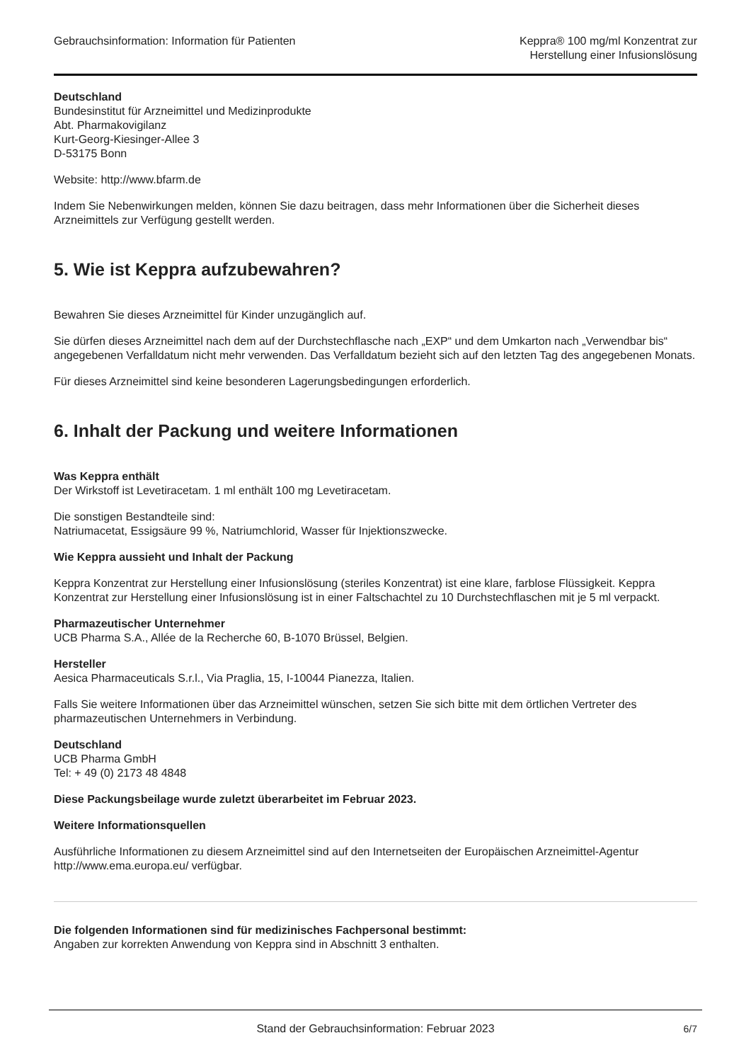Gebrauchsinformation: Information für Patienten
Keppra® 100 mg/ml Konzentrat zur
Herstellung einer Infusionslösung
Deutschland
Bundesinstitut für Arzneimittel und Medizinprodukte
Abt. Pharmakovigilanz
Kurt-Georg-Kiesinger-Allee 3
D-53175 Bonn
Website: http://www.bfarm.de
Indem Sie Nebenwirkungen melden, können Sie dazu beitragen, dass mehr Informationen über die Sicherheit dieses Arzneimittels zur Verfügung gestellt werden.
5. Wie ist Keppra aufzubewahren?
Bewahren Sie dieses Arzneimittel für Kinder unzugänglich auf.
Sie dürfen dieses Arzneimittel nach dem auf der Durchstechflasche nach „EXP“ und dem Umkarton nach „Verwendbar bis“ angegebenen Verfalldatum nicht mehr verwenden. Das Verfalldatum bezieht sich auf den letzten Tag des angegebenen Monats.
Für dieses Arzneimittel sind keine besonderen Lagerungsbedingungen erforderlich.
6. Inhalt der Packung und weitere Informationen
Was Keppra enthält
Der Wirkstoff ist Levetiracetam. 1 ml enthält 100 mg Levetiracetam.
Die sonstigen Bestandteile sind:
Natriumacetat, Essigsäure 99 %, Natriumchlorid, Wasser für Injektionszwecke.
Wie Keppra aussieht und Inhalt der Packung
Keppra Konzentrat zur Herstellung einer Infusionslösung (steriles Konzentrat) ist eine klare, farblose Flüssigkeit. Keppra Konzentrat zur Herstellung einer Infusionslösung ist in einer Faltschachtel zu 10 Durchstechflaschen mit je 5 ml verpackt.
Pharmazeutischer Unternehmer
UCB Pharma S.A., Allée de la Recherche 60, B-1070 Brüssel, Belgien.
Hersteller
Aesica Pharmaceuticals S.r.l., Via Praglia, 15, I-10044 Pianezza, Italien.
Falls Sie weitere Informationen über das Arzneimittel wünschen, setzen Sie sich bitte mit dem örtlichen Vertreter des pharmazeutischen Unternehmers in Verbindung.
Deutschland
UCB Pharma GmbH
Tel: + 49 (0) 2173 48 4848
Diese Packungsbeilage wurde zuletzt überarbeitet im Februar 2023.
Weitere Informationsquellen
Ausführliche Informationen zu diesem Arzneimittel sind auf den Internetseiten der Europäischen Arzneimittel-Agentur http://www.ema.europa.eu/ verfügbar.
Die folgenden Informationen sind für medizinisches Fachpersonal bestimmt:
Angaben zur korrekten Anwendung von Keppra sind in Abschnitt 3 enthalten.
Stand der Gebrauchsinformation: Februar 2023 6/7